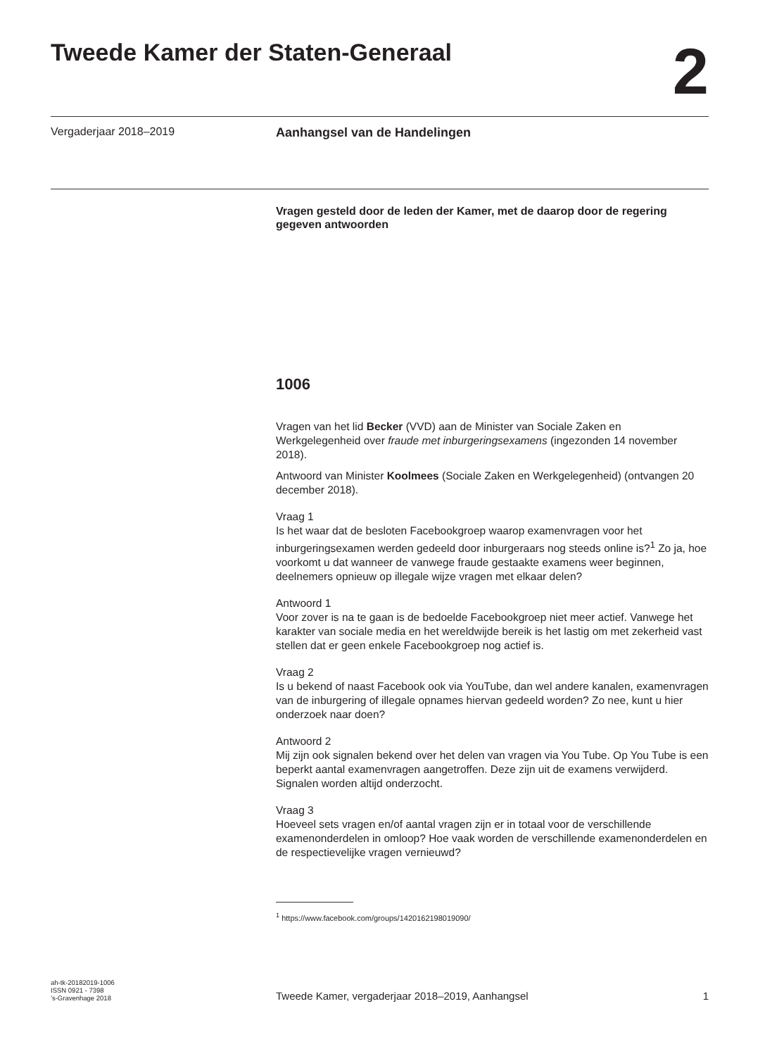Tweede Kamer der Staten-Generaal
2
Vergaderjaar 2018–2019 Aanhangsel van de Handelingen
Vragen gesteld door de leden der Kamer, met de daarop door de regering gegeven antwoorden
1006
Vragen van het lid Becker (VVD) aan de Minister van Sociale Zaken en Werkgelegenheid over fraude met inburgeringsexamens (ingezonden 14 november 2018).
Antwoord van Minister Koolmees (Sociale Zaken en Werkgelegenheid) (ontvangen 20 december 2018).
Vraag 1
Is het waar dat de besloten Facebookgroep waarop examenvragen voor het inburgeringsexamen werden gedeeld door inburgeraars nog steeds online is?<sup>1</sup> Zo ja, hoe voorkomt u dat wanneer de vanwege fraude gestaakte examens weer beginnen, deelnemers opnieuw op illegale wijze vragen met elkaar delen?
Antwoord 1
Voor zover is na te gaan is de bedoelde Facebookgroep niet meer actief. Vanwege het karakter van sociale media en het wereldwijde bereik is het lastig om met zekerheid vast stellen dat er geen enkele Facebookgroep nog actief is.
Vraag 2
Is u bekend of naast Facebook ook via YouTube, dan wel andere kanalen, examenvragen van de inburgering of illegale opnames hiervan gedeeld worden? Zo nee, kunt u hier onderzoek naar doen?
Antwoord 2
Mij zijn ook signalen bekend over het delen van vragen via You Tube. Op You Tube is een beperkt aantal examenvragen aangetroffen. Deze zijn uit de examens verwijderd. Signalen worden altijd onderzocht.
Vraag 3
Hoeveel sets vragen en/of aantal vragen zijn er in totaal voor de verschillende examenonderdelen in omloop? Hoe vaak worden de verschillende examenonderdelen en de respectievelijke vragen vernieuwd?
<sup>1</sup> https://www.facebook.com/groups/1420162198019090/
ah-tk-20182019-1006
ISSN 0921 - 7398
’s-Gravenhage 2018
Tweede Kamer, vergaderjaar 2018–2019, Aanhangsel
1